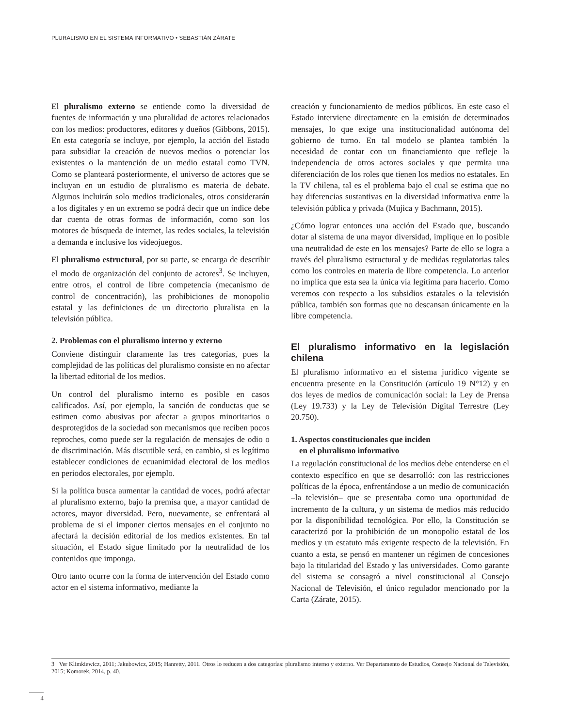PLURALISMO EN EL SISTEMA INFORMATIVO • SEBASTIÁN ZÁRATE
El pluralismo externo se entiende como la diversidad de fuentes de información y una pluralidad de actores relacionados con los medios: productores, editores y dueños (Gibbons, 2015). En esta categoría se incluye, por ejemplo, la acción del Estado para subsidiar la creación de nuevos medios o potenciar los existentes o la mantención de un medio estatal como TVN. Como se planteará posteriormente, el universo de actores que se incluyan en un estudio de pluralismo es materia de debate. Algunos incluirán solo medios tradicionales, otros considerarán a los digitales y en un extremo se podrá decir que un índice debe dar cuenta de otras formas de información, como son los motores de búsqueda de internet, las redes sociales, la televisión a demanda e inclusive los videojuegos.
El pluralismo estructural, por su parte, se encarga de describir el modo de organización del conjunto de actores<sup>3</sup>. Se incluyen, entre otros, el control de libre competencia (mecanismo de control de concentración), las prohibiciones de monopolio estatal y las definiciones de un directorio pluralista en la televisión pública.
2. Problemas con el pluralismo interno y externo
Conviene distinguir claramente las tres categorías, pues la complejidad de las políticas del pluralismo consiste en no afectar la libertad editorial de los medios.
Un control del pluralismo interno es posible en casos calificados. Así, por ejemplo, la sanción de conductas que se estimen como abusivas por afectar a grupos minoritarios o desprotegidos de la sociedad son mecanismos que reciben pocos reproches, como puede ser la regulación de mensajes de odio o de discriminación. Más discutible será, en cambio, si es legítimo establecer condiciones de ecuanimidad electoral de los medios en periodos electorales, por ejemplo.
Si la política busca aumentar la cantidad de voces, podrá afectar al pluralismo externo, bajo la premisa que, a mayor cantidad de actores, mayor diversidad. Pero, nuevamente, se enfrentará al problema de si el imponer ciertos mensajes en el conjunto no afectará la decisión editorial de los medios existentes. En tal situación, el Estado sigue limitado por la neutralidad de los contenidos que imponga.
Otro tanto ocurre con la forma de intervención del Estado como actor en el sistema informativo, mediante la
creación y funcionamiento de medios públicos. En este caso el Estado interviene directamente en la emisión de determinados mensajes, lo que exige una institucionalidad autónoma del gobierno de turno. En tal modelo se plantea también la necesidad de contar con un financiamiento que refleje la independencia de otros actores sociales y que permita una diferenciación de los roles que tienen los medios no estatales. En la TV chilena, tal es el problema bajo el cual se estima que no hay diferencias sustantivas en la diversidad informativa entre la televisión pública y privada (Mujica y Bachmann, 2015).
¿Cómo lograr entonces una acción del Estado que, buscando dotar al sistema de una mayor diversidad, implique en lo posible una neutralidad de este en los mensajes? Parte de ello se logra a través del pluralismo estructural y de medidas regulatorias tales como los controles en materia de libre competencia. Lo anterior no implica que esta sea la única vía legítima para hacerlo. Como veremos con respecto a los subsidios estatales o la televisión pública, también son formas que no descansan únicamente en la libre competencia.
El pluralismo informativo en la legislación chilena
El pluralismo informativo en el sistema jurídico vigente se encuentra presente en la Constitución (artículo 19 N°12) y en dos leyes de medios de comunicación social: la Ley de Prensa (Ley 19.733) y la Ley de Televisión Digital Terrestre (Ley 20.750).
1. Aspectos constitucionales que inciden
en el pluralismo informativo
La regulación constitucional de los medios debe entenderse en el contexto específico en que se desarrolló: con las restricciones políticas de la época, enfrentándose a un medio de comunicación –la televisión– que se presentaba como una oportunidad de incremento de la cultura, y un sistema de medios más reducido por la disponibilidad tecnológica. Por ello, la Constitución se caracterizó por la prohibición de un monopolio estatal de los medios y un estatuto más exigente respecto de la televisión. En cuanto a esta, se pensó en mantener un régimen de concesiones bajo la titularidad del Estado y las universidades. Como garante del sistema se consagró a nivel constitucional al Consejo Nacional de Televisión, el único regulador mencionado por la Carta (Zárate, 2015).
3 Ver Klimkiewicz, 2011; Jakubowicz, 2015; Hanretty, 2011. Otros lo reducen a dos categorías: pluralismo interno y externo. Ver Departamento de Estudios, Consejo Nacional de Televisión, 2015; Komorek, 2014, p. 40.
4